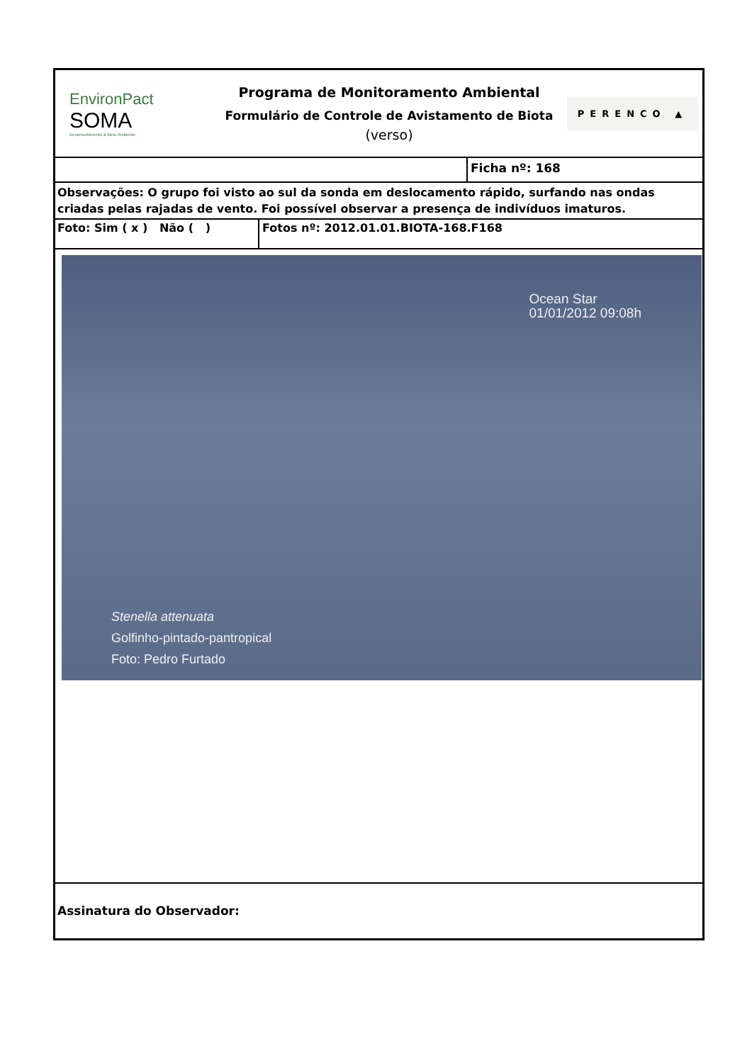EnvironPact
SOMA
Desenvolvimento & Meio Ambiente
Programa de Monitoramento Ambiental
Formulário de Controle de Avistamento de Biota
(verso)
PERENCO ▲
Ficha nº: 168
Observações: O grupo foi visto ao sul da sonda em deslocamento rápido, surfando nas ondas criadas pelas rajadas de vento. Foi possível observar a presença de indivíduos imaturos.
Foto: Sim ( x ) Não ( ) Fotos nº: 2012.01.01.BIOTA-168.F168
Ocean Star
01/01/2012 09:08h
Stenella attenuata
Golfinho-pintado-pantropical
Foto: Pedro Furtado
Assinatura do Observador: